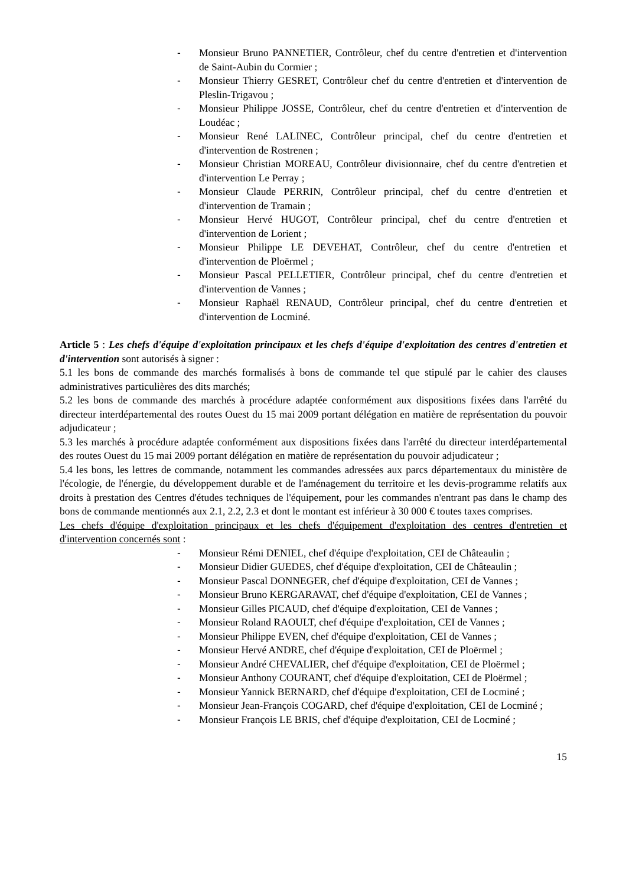- Monsieur Bruno PANNETIER, Contrôleur, chef du centre d'entretien et d'intervention de Saint-Aubin du Cormier ;
- Monsieur Thierry GESRET, Contrôleur chef du centre d'entretien et d'intervention de Pleslin-Trigavou ;
- Monsieur Philippe JOSSE, Contrôleur, chef du centre d'entretien et d'intervention de Loudéac ;
- Monsieur René LALINEC, Contrôleur principal, chef du centre d'entretien et d'intervention de Rostrenen ;
- Monsieur Christian MOREAU, Contrôleur divisionnaire, chef du centre d'entretien et d'intervention Le Perray ;
- Monsieur Claude PERRIN, Contrôleur principal, chef du centre d'entretien et d'intervention de Tramain ;
- Monsieur Hervé HUGOT, Contrôleur principal, chef du centre d'entretien et d'intervention de Lorient ;
- Monsieur Philippe LE DEVEHAT, Contrôleur, chef du centre d'entretien et d'intervention de Ploërmel ;
- Monsieur Pascal PELLETIER, Contrôleur principal, chef du centre d'entretien et d'intervention de Vannes ;
- Monsieur Raphaël RENAUD, Contrôleur principal, chef du centre d'entretien et d'intervention de Locminé.
Article 5 : Les chefs d'équipe d'exploitation principaux et les chefs d'équipe d'exploitation des centres d'entretien et d'intervention sont autorisés à signer :
5.1 les bons de commande des marchés formalisés à bons de commande tel que stipulé par le cahier des clauses administratives particulières des dits marchés;
5.2 les bons de commande des marchés à procédure adaptée conformément aux dispositions fixées dans l'arrêté du directeur interdépartemental des routes Ouest du 15 mai 2009 portant délégation en matière de représentation du pouvoir adjudicateur ;
5.3 les marchés à procédure adaptée conformément aux dispositions fixées dans l'arrêté du directeur interdépartemental des routes Ouest du 15 mai 2009 portant délégation en matière de représentation du pouvoir adjudicateur ;
5.4 les bons, les lettres de commande, notamment les commandes adressées aux parcs départementaux du ministère de l'écologie, de l'énergie, du développement durable et de l'aménagement du territoire et les devis-programme relatifs aux droits à prestation des Centres d'études techniques de l'équipement, pour les commandes n'entrant pas dans le champ des bons de commande mentionnés aux 2.1, 2.2, 2.3 et dont le montant est inférieur à 30 000 € toutes taxes comprises.
Les chefs d'équipe d'exploitation principaux et les chefs d'équipement d'exploitation des centres d'entretien et d'intervention concernés sont :
- Monsieur Rémi DENIEL, chef d'équipe d'exploitation, CEI de Châteaulin ;
- Monsieur Didier GUEDES, chef d'équipe d'exploitation, CEI de Châteaulin ;
- Monsieur Pascal DONNEGER, chef d'équipe d'exploitation, CEI de Vannes ;
- Monsieur Bruno KERGARAVAT, chef d'équipe d'exploitation, CEI de Vannes ;
- Monsieur Gilles PICAUD, chef d'équipe d'exploitation, CEI de Vannes ;
- Monsieur Roland RAOULT, chef d'équipe d'exploitation, CEI de Vannes ;
- Monsieur Philippe EVEN, chef d'équipe d'exploitation, CEI de Vannes ;
- Monsieur Hervé ANDRE, chef d'équipe d'exploitation, CEI de Ploërmel ;
- Monsieur André CHEVALIER, chef d'équipe d'exploitation, CEI de Ploërmel ;
- Monsieur Anthony COURANT, chef d'équipe d'exploitation, CEI de Ploërmel ;
- Monsieur Yannick BERNARD, chef d'équipe d'exploitation, CEI de Locminé ;
- Monsieur Jean-François COGARD, chef d'équipe d'exploitation, CEI de Locminé ;
- Monsieur François LE BRIS, chef d'équipe d'exploitation, CEI de Locminé ;
15